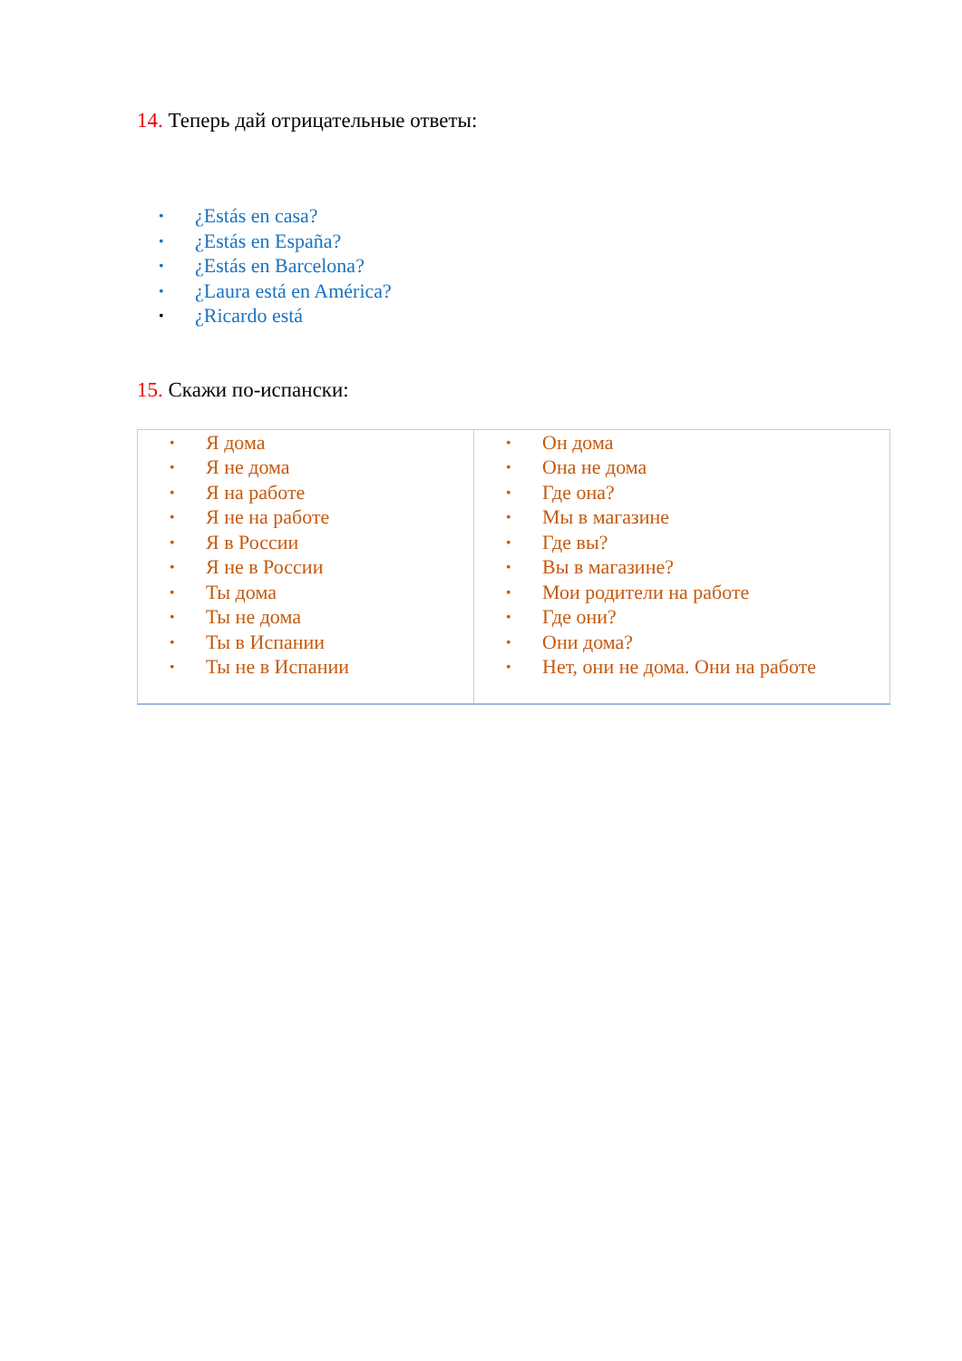14. Теперь дай отрицательные ответы:
• ¿Estás en casa?
• ¿Estás en España?
• ¿Estás en Barcelona?
• ¿Laura está en América?
• ¿Ricardo está
15. Скажи по-испански:
| • Я дома • Я не дома • Я на работе • Я не на работе • Я в России • Я не в России • Ты дома • Ты не дома • Ты в Испании • Ты не в Испании | • Он дома • Она не дома • Где она? • Мы в магазине • Где вы? • Вы в магазине? • Мои родители на работе • Где они? • Они дома? • Нет, они не дома. Они на работе |